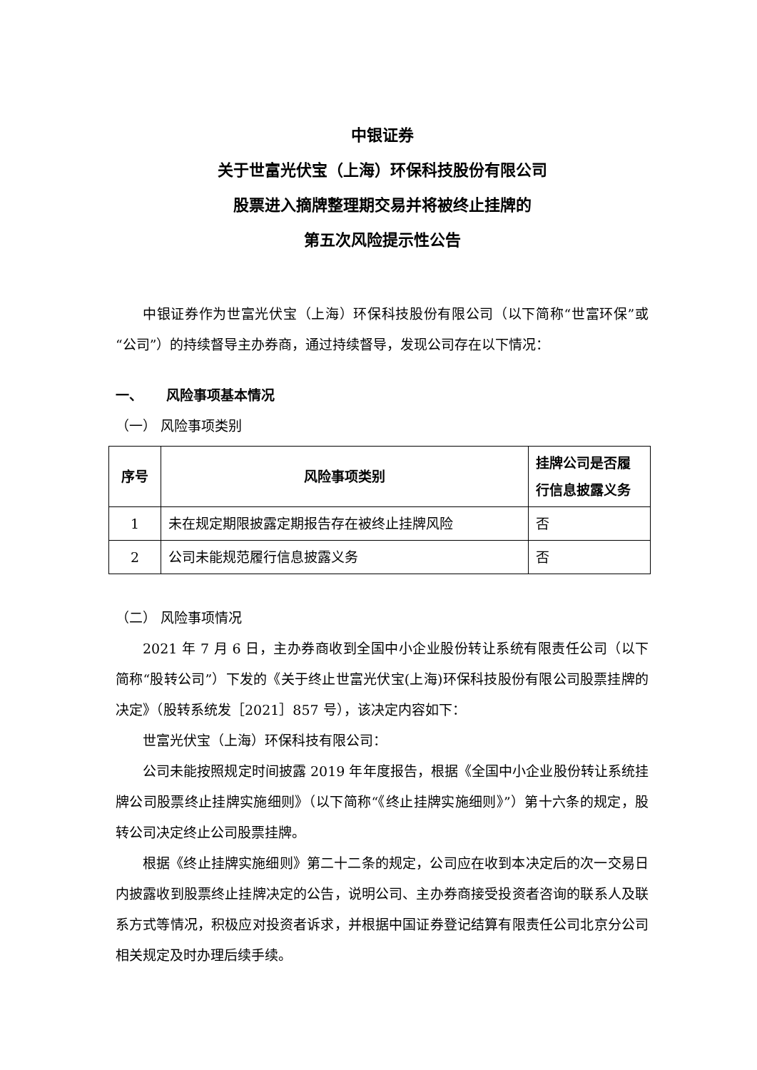中银证券
关于世富光伏宝（上海）环保科技股份有限公司
股票进入摘牌整理期交易并将被终止挂牌的
第五次风险提示性公告
中银证券作为世富光伏宝（上海）环保科技股份有限公司（以下简称“世富环保”或“公司”）的持续督导主办券商，通过持续督导，发现公司存在以下情况：
一、 风险事项基本情况
（一） 风险事项类别
| 序号 | 风险事项类别 | 挂牌公司是否履行信息披露义务 |
| --- | --- | --- |
| 1 | 未在规定期限披露定期报告存在被终止挂牌风险 | 否 |
| 2 | 公司未能规范履行信息披露义务 | 否 |
（二） 风险事项情况
2021 年 7 月 6 日，主办券商收到全国中小企业股份转让系统有限责任公司（以下简称“股转公司”）下发的《关于终止世富光伏宝(上海)环保科技股份有限公司股票挂牌的决定》（股转系统发［2021］857 号），该决定内容如下：
世富光伏宝（上海）环保科技有限公司：
公司未能按照规定时间披露 2019 年年度报告，根据《全国中小企业股份转让系统挂牌公司股票终止挂牌实施细则》（以下简称“《终止挂牌实施细则》”）第十六条的规定，股转公司决定终止公司股票挂牌。
根据《终止挂牌实施细则》第二十二条的规定，公司应在收到本决定后的次一交易日内披露收到股票终止挂牌决定的公告，说明公司、主办券商接受投资者咨询的联系人及联系方式等情况，积极应对投资者诉求，并根据中国证券登记结算有限责任公司北京分公司相关规定及时办理后续手续。